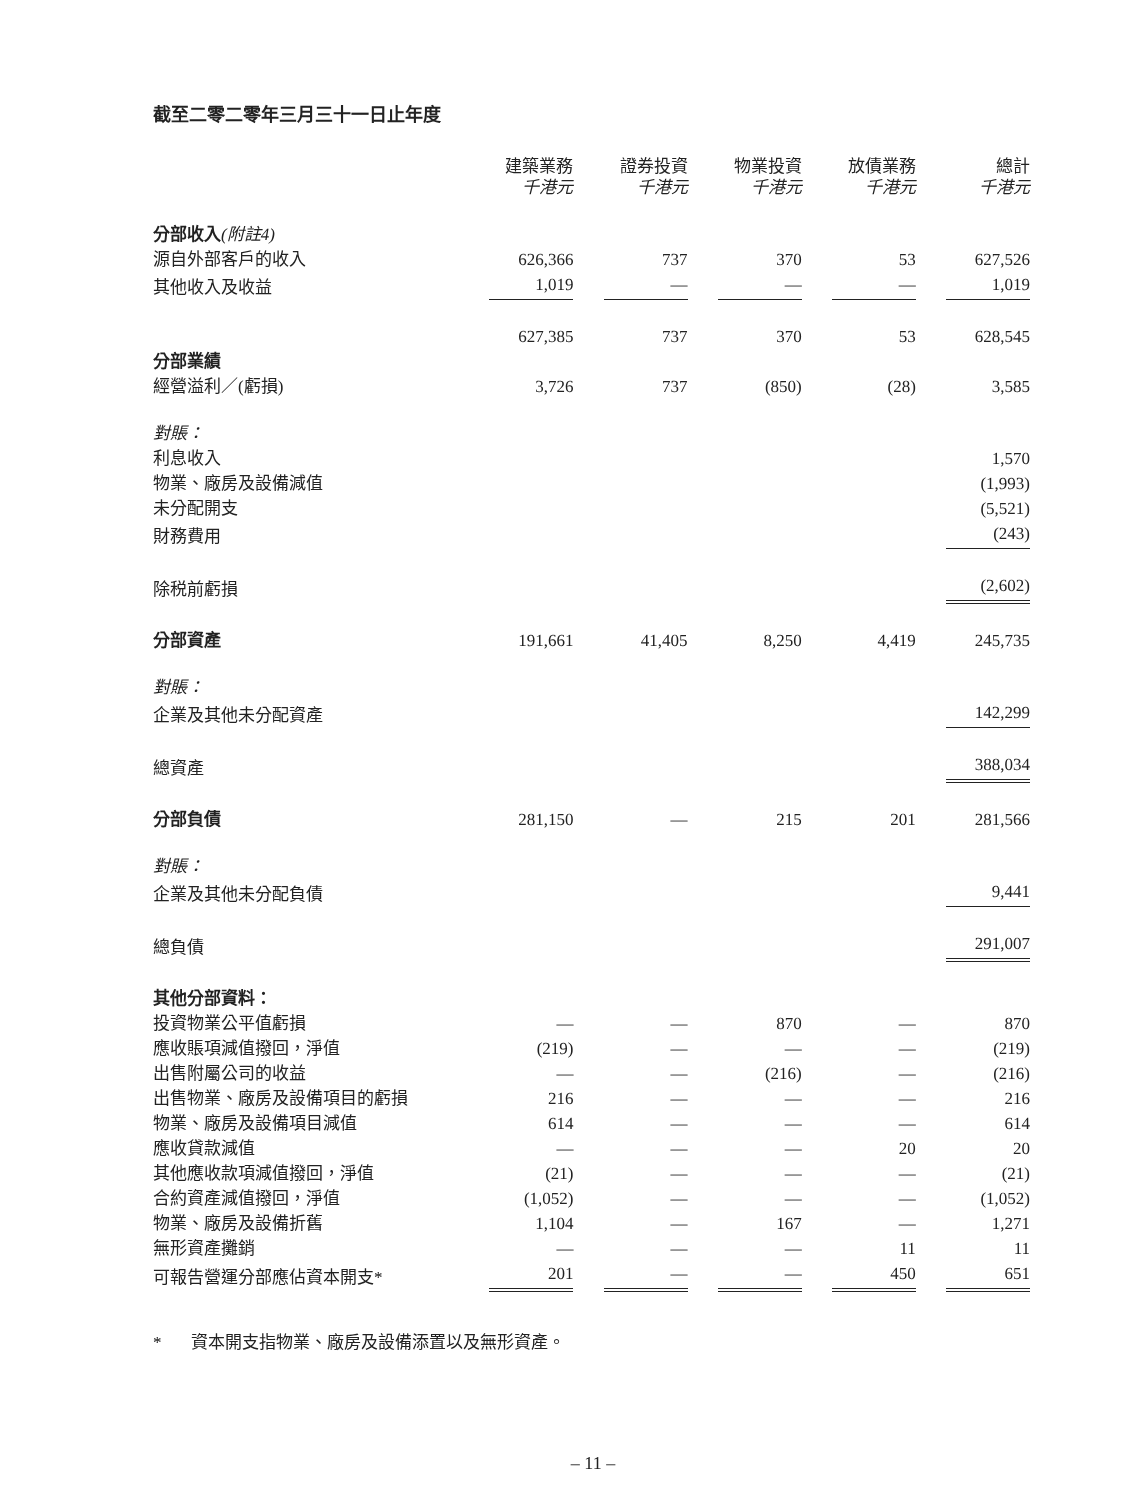截至二零二零年三月三十一日止年度
| | 建築業務 千港元 | 證券投資 千港元 | 物業投資 千港元 | 放債業務 千港元 | 總計 千港元 |
| --- | --- | --- | --- | --- | --- |
| 分部收入 (附註4) | | | | | |
| 源自外部客戶的收入 | 626,366 | 737 | 370 | 53 | 627,526 |
| 其他收入及收益 | 1,019 | — | — | — | 1,019 |
| | 627,385 | 737 | 370 | 53 | 628,545 |
| 分部業績 | | | | | |
| 經營溢利／(虧損) | 3,726 | 737 | (850) | (28) | 3,585 |
| 對賬： | | | | | |
| 利息收入 | | | | | 1,570 |
| 物業、廠房及設備減值 | | | | | (1,993) |
| 未分配開支 | | | | | (5,521) |
| 財務費用 | | | | | (243) |
| 除税前虧損 | | | | | (2,602) |
| 分部資產 | 191,661 | 41,405 | 8,250 | 4,419 | 245,735 |
| 對賬： | | | | | |
| 企業及其他未分配資產 | | | | | 142,299 |
| 總資產 | | | | | 388,034 |
| 分部負債 | 281,150 | — | 215 | 201 | 281,566 |
| 對賬： | | | | | |
| 企業及其他未分配負債 | | | | | 9,441 |
| 總負債 | | | | | 291,007 |
| 其他分部資料： | | | | | |
| 投資物業公平值虧損 | — | — | 870 | — | 870 |
| 應收賬項減值撥回，淨值 | (219) | — | — | — | (219) |
| 出售附屬公司的收益 | — | — | (216) | — | (216) |
| 出售物業、廠房及設備項目的虧損 | 216 | — | — | — | 216 |
| 物業、廠房及設備項目減值 | 614 | — | — | — | 614 |
| 應收貸款減值 | — | — | — | 20 | 20 |
| 其他應收款項減值撥回，淨值 | (21) | — | — | — | (21) |
| 合約資產減值撥回，淨值 | (1,052) | — | — | — | (1,052) |
| 物業、廠房及設備折舊 | 1,104 | — | 167 | — | 1,271 |
| 無形資產攤銷 | — | — | — | 11 | 11 |
| 可報告營運分部應佔資本開支* | 201 | — | — | 450 | 651 |
* 資本開支指物業、廠房及設備添置以及無形資產。
– 11 –